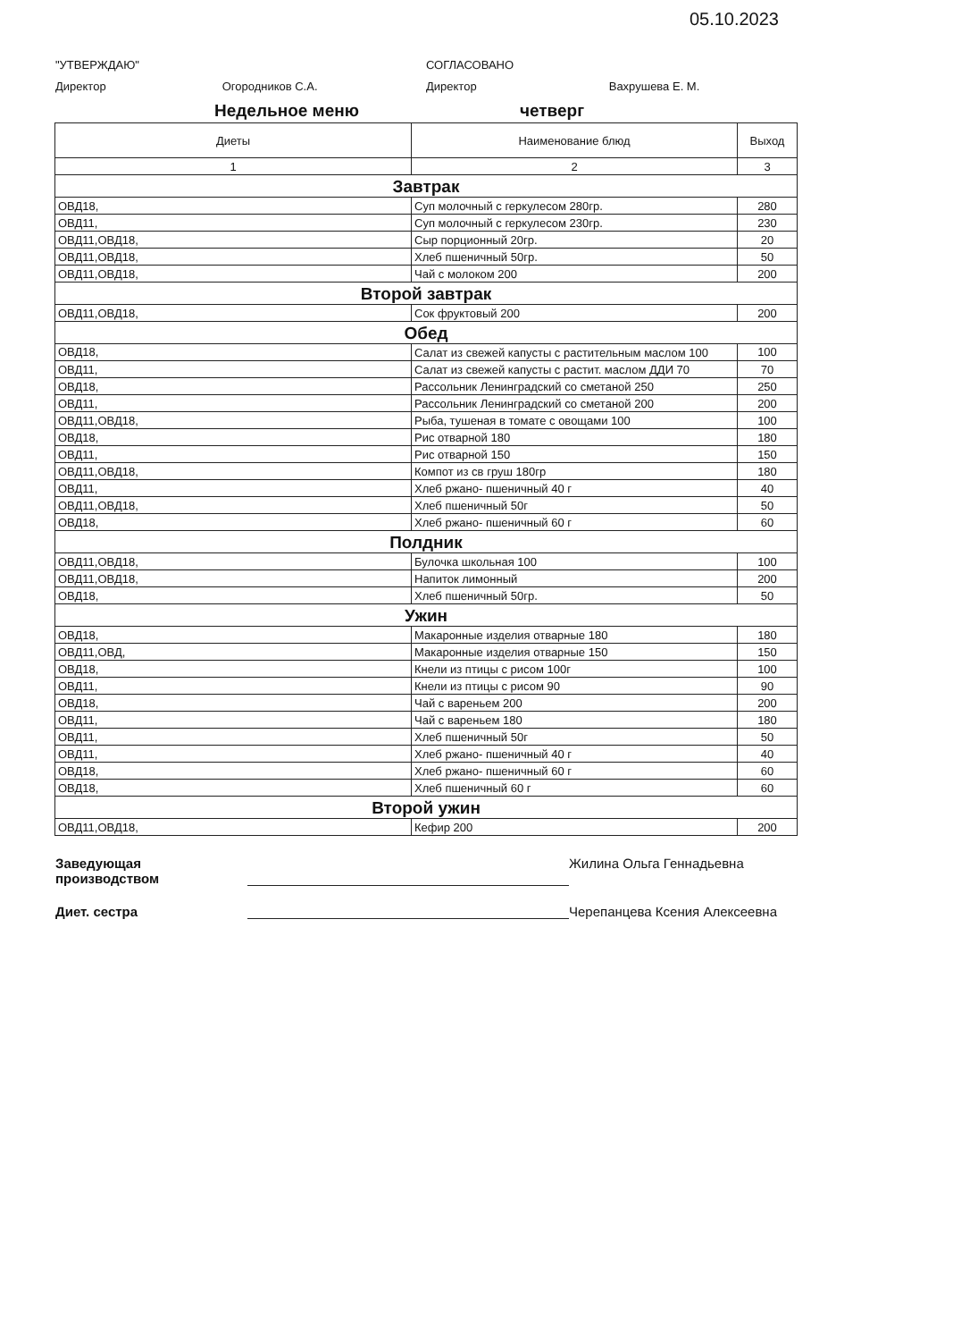05.10.2023
"УТВЕРЖДАЮ"
Директор Огородников С.А.
СОГЛАСОВАНО
Директор Вахрушева Е. М.
Недельное меню четверг
| Диеты | Наименование блюд | Выход |
| --- | --- | --- |
| 1 | 2 | 3 |
| Завтрак | | |
| ОВД18, | Суп молочный с геркулесом 280гр. | 280 |
| ОВД11, | Суп молочный с геркулесом 230гр. | 230 |
| ОВД11,ОВД18, | Сыр порционный 20гр. | 20 |
| ОВД11,ОВД18, | Хлеб пшеничный 50гр. | 50 |
| ОВД11,ОВД18, | Чай с молоком 200 | 200 |
| Второй завтрак | | |
| ОВД11,ОВД18, | Сок фруктовый 200 | 200 |
| Обед | | |
| ОВД18, | Салат из свежей капусты с растительным маслом 100 | 100 |
| ОВД11, | Салат из свежей капусты с растит. маслом ДДИ 70 | 70 |
| ОВД18, | Рассольник Ленинградский со сметаной 250 | 250 |
| ОВД11, | Рассольник Ленинградский со сметаной 200 | 200 |
| ОВД11,ОВД18, | Рыба, тушеная в томате с овощами 100 | 100 |
| ОВД18, | Рис отварной 180 | 180 |
| ОВД11, | Рис отварной 150 | 150 |
| ОВД11,ОВД18, | Компот из св груш 180гр | 180 |
| ОВД11, | Хлеб ржано- пшеничный 40 г | 40 |
| ОВД11,ОВД18, | Хлеб пшеничный 50г | 50 |
| ОВД18, | Хлеб ржано- пшеничный 60 г | 60 |
| Полдник | | |
| ОВД11,ОВД18, | Булочка школьная 100 | 100 |
| ОВД11,ОВД18, | Напиток лимонный | 200 |
| ОВД18, | Хлеб пшеничный 50гр. | 50 |
| Ужин | | |
| ОВД18, | Макаронные изделия отварные 180 | 180 |
| ОВД11,ОВД, | Макаронные изделия отварные 150 | 150 |
| ОВД18, | Кнели из птицы с рисом 100г | 100 |
| ОВД11, | Кнели из птицы с рисом 90 | 90 |
| ОВД18, | Чай с вареньем 200 | 200 |
| ОВД11, | Чай с вареньем 180 | 180 |
| ОВД11, | Хлеб пшеничный 50г | 50 |
| ОВД11, | Хлеб ржано- пшеничный 40 г | 40 |
| ОВД18, | Хлеб ржано- пшеничный 60 г | 60 |
| ОВД18, | Хлеб пшеничный 60 г | 60 |
| Второй ужин | | |
| ОВД11,ОВД18, | Кефир 200 | 200 |
Заведующая производством
Жилина Ольга Геннадьевна
Диет. сестра
Черепанцева Ксения Алексеевна